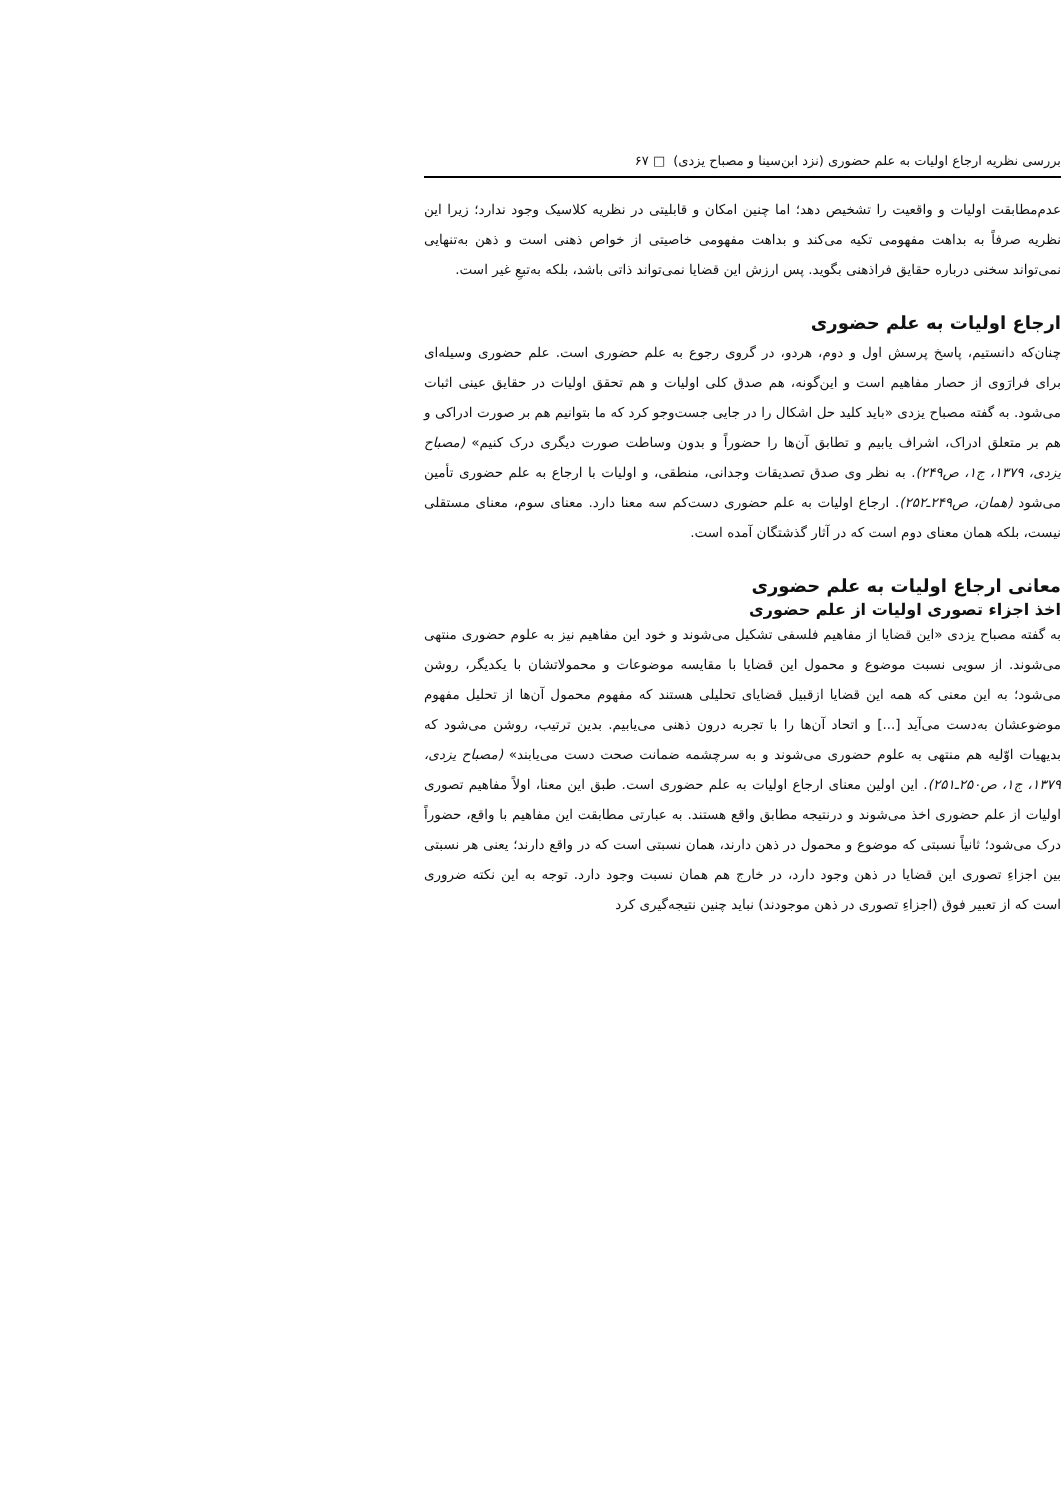بررسی نظریه ارجاع اولیات به علم حضوری (نزد ابن‌سینا و مصباح یزدی) □ ۶۷
عدم‌مطابقت اولیات و واقعیت را تشخیص دهد؛ اما چنین امکان و قابلیتی در نظریه کلاسیک وجود ندارد؛ زیرا این نظریه صرفاً به بداهت مفهومی تکیه می‌کند و بداهت مفهومی خاصیتی از خواص ذهنی است و ذهن به‌تنهایی نمی‌تواند سخنی درباره حقایق فراذهنی بگوید. پس ارزش این قضایا نمی‌تواند ذاتی باشد، بلکه به‌تبعِ غیر است.
ارجاع اولیات به علم حضوری
چنان‌که دانستیم، پاسخ پرسش اول و دوم، هردو، در گروی رجوع به علم حضوری است. علم حضوری وسیله‌ای برای فرارَوی از حصار مفاهیم است و این‌گونه، هم صدق کلی اولیات و هم تحقق اولیات در حقایق عینی اثبات می‌شود. به گفته مصباح یزدی «باید کلید حل اشکال را در جایی جست‌وجو کرد که ما بتوانیم هم بر صورت ادراکی و هم بر متعلق ادراک، اشراف یابیم و تطابق آن‌ها را حضوراً و بدون وساطت صورت دیگری درک کنیم» (مصباح یزدی، ۱۳۷۹، ج۱، ص۲۴۹). به نظر وی صدق تصدیقات وجدانی، منطقی، و اولیات با ارجاع به علم حضوری تأمین می‌شود (همان، ص۲۴۹ـ۲۵۲). ارجاع اولیات به علم حضوری دست‌کم سه معنا دارد. معنای سوم، معنای مستقلی نیست، بلکه همان معنای دوم است که در آثار گذشتگان آمده است.
معانی ارجاع اولیات به علم حضوری
اخذ اجزاء تصوری اولیات از علم حضوری
به گفته مصباح یزدی «این قضایا از مفاهیم فلسفی تشکیل می‌شوند و خود این مفاهیم نیز به علوم حضوری منتهی می‌شوند. از سویی نسبت موضوع و محمول این قضایا با مقایسه موضوعات و محمولاتشان با یکدیگر، روشن می‌شود؛ به این معنی که همه این قضایا ازقبیل قضایای تحلیلی هستند که مفهوم محمول آن‌ها از تحلیل مفهوم موضوعشان به‌دست می‌آید [...] و اتحاد آن‌ها را با تجربه درون ذهنی می‌یابیم. بدین ترتیب، روشن می‌شود که بدیهیات اوّلیه هم منتهی به علوم حضوری می‌شوند و به سرچشمه ضمانت صحت دست می‌یابند» (مصباح یزدی، ۱۳۷۹، ج۱، ص۲۵۰ـ۲۵۱). این اولین معنای ارجاع اولیات به علم حضوری است. طبق این معنا، اولاً مفاهیم تصوری اولیات از علم حضوری اخذ می‌شوند و درنتیجه مطابق واقع هستند. به عبارتی مطابقت این مفاهیم با واقع، حضوراً درک می‌شود؛ ثانیاً نسبتی که موضوع و محمول در ذهن دارند، همان نسبتی است که در واقع دارند؛ یعنی هر نسبتی بین اجزاءِ تصوری این قضایا در ذهن وجود دارد، در خارج هم همان نسبت وجود دارد. توجه به این نکته ضروری است که از تعبیر فوق (اجزاءِ تصوری در ذهن موجودند) نباید چنین نتیجه‌گیری کرد